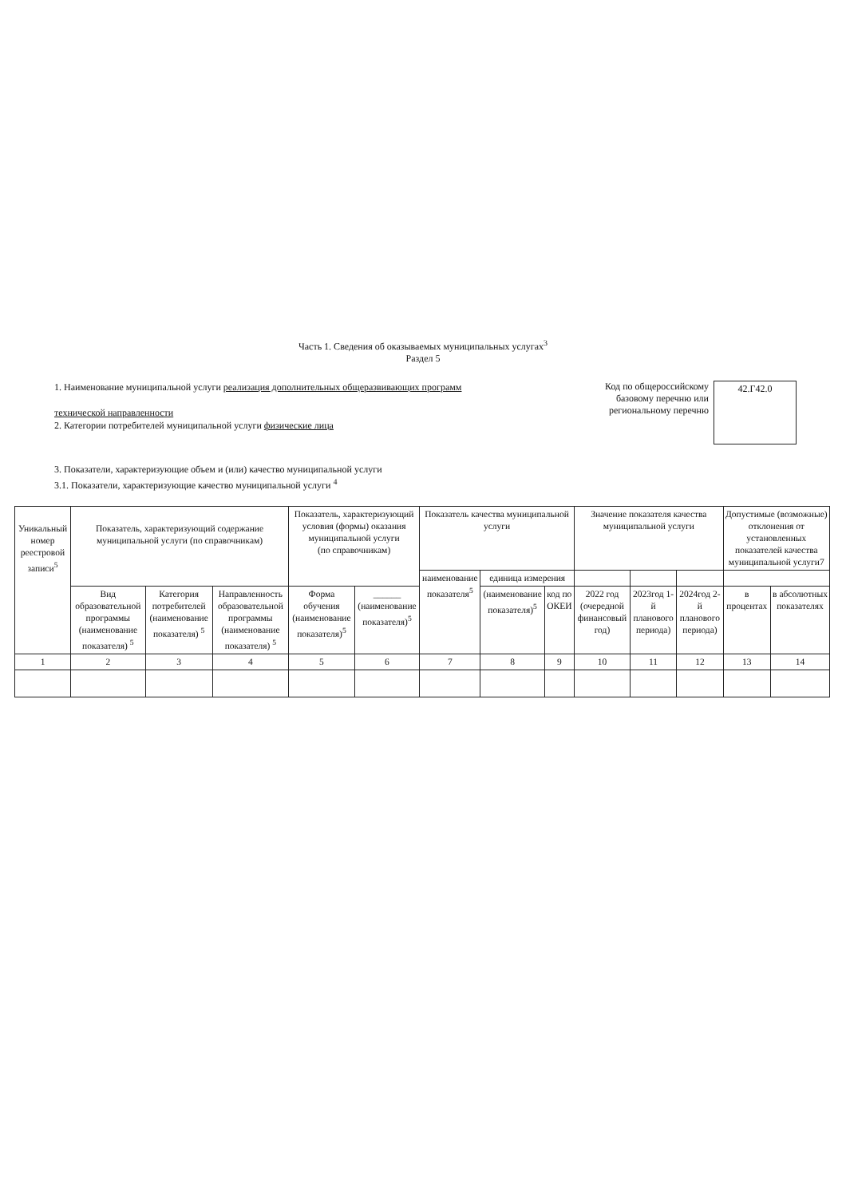Часть 1. Сведения об оказываемых муниципальных услугах<sup>3</sup>
Раздел 5
1. Наименование муниципальной услуги реализация дополнительных общеразвивающих программ
технической направленности
2. Категории потребителей муниципальной услуги физические лица
Код по общероссийскому базовому перечню или региональному перечню
42.Г42.0
3. Показатели, характеризующие объем и (или) качество муниципальной услуги
3.1. Показатели, характеризующие качество муниципальной услуги <sup>4</sup>
| Уникальный номер реестровой записи<sup>5</sup> | Показатель, характеризующий содержание муниципальной услуги (по справочникам) | | | Показатель, характеризующий условия (формы) оказания муниципальной услуги (по справочникам) | | Показатель качества муниципальной услуги | | | Значение показателя качества муниципальной услуги | | | Допустимые (возможные) отклонения от установленных показателей качества муниципальной услуги7 | |
| --- | --- | --- | --- | --- | --- | --- | --- | --- | --- | --- | --- | --- | --- |
| | | | | | | наименование показателя<sup>5</sup> | единица измерения | | | | | | |
| | Вид образовательной программы (наименование показателя) <sup>5</sup> | Категория потребителей (наименование показателя) <sup>5</sup> | Направленность образовательной программы (наименование показателя) <sup>5</sup> | Форма обучения (наименование показателя)<sup>5</sup> | ______ (наименование показателя)<sup>5</sup> | | (наименование показателя)<sup>5</sup> | код по ОКЕИ | 2022 год (очередной финансовый год) | 2023год 1-й планового периода) | 2024год 2-й планового периода) | в процентах | в абсолютных показателях |
| 1 | 2 | 3 | 4 | 5 | 6 | 7 | 8 | 9 | 10 | 11 | 12 | 13 | 14 |